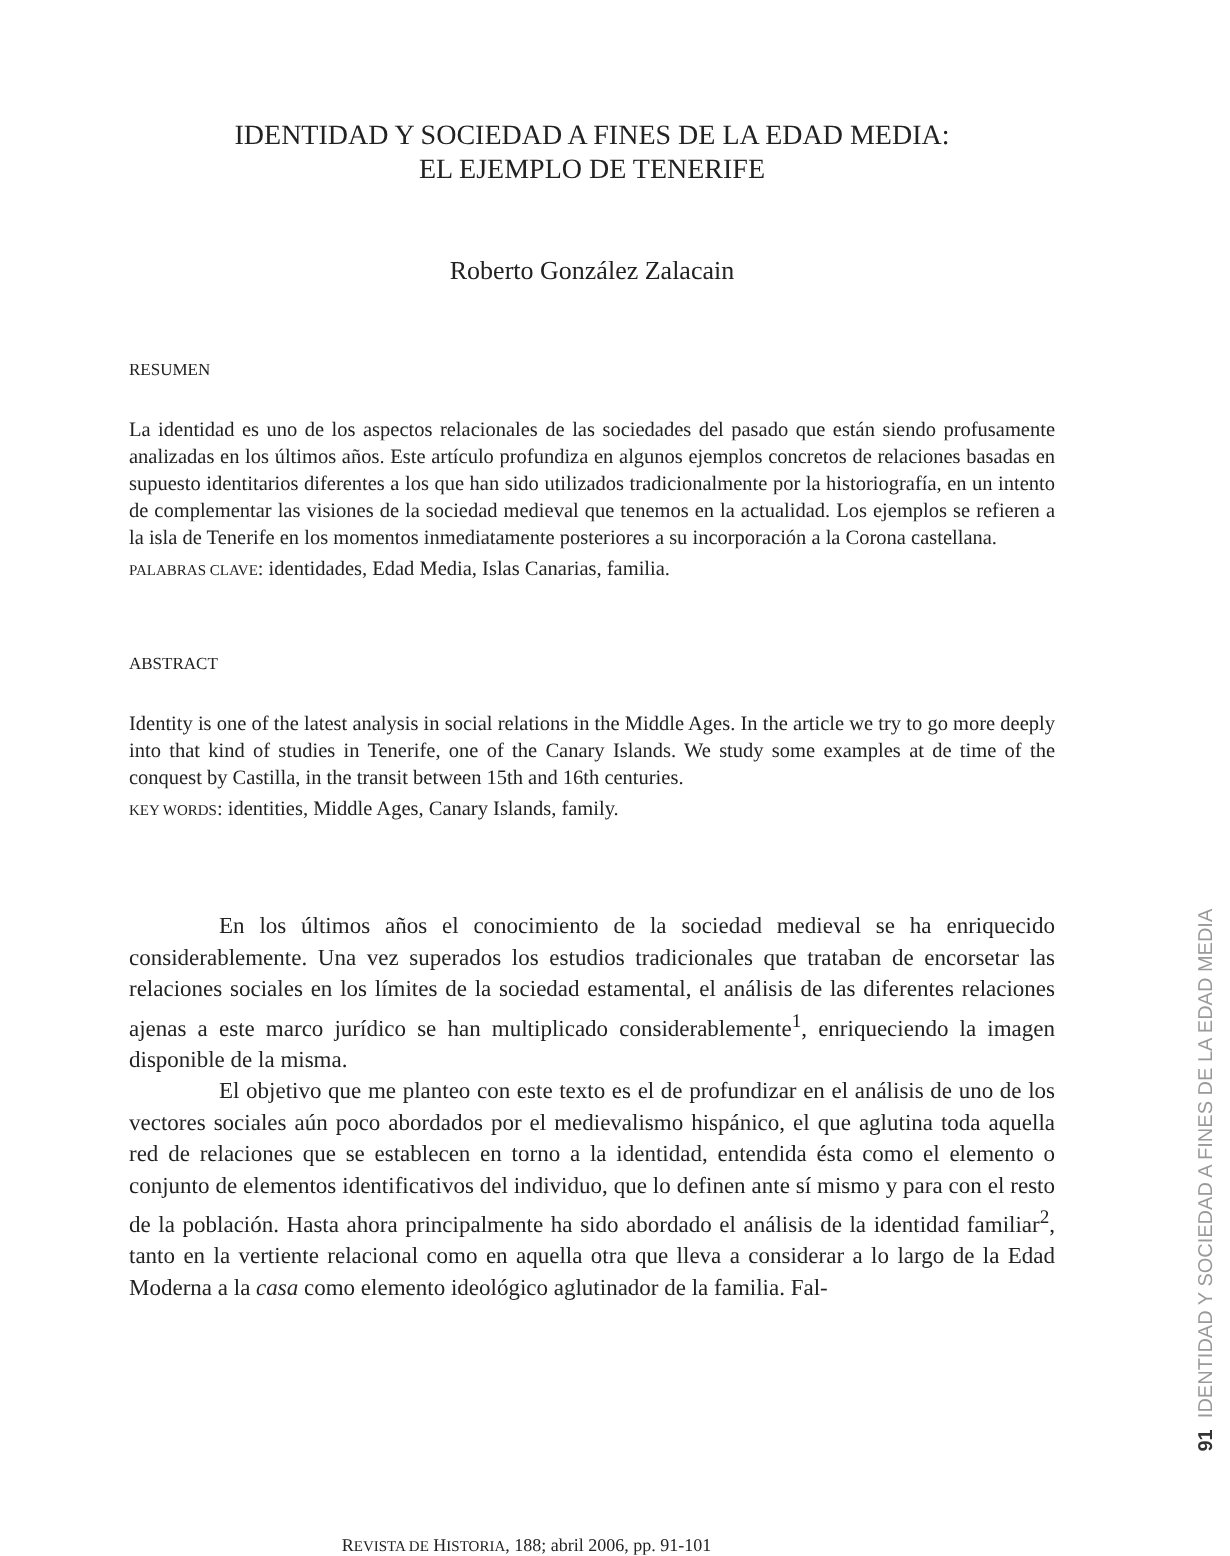IDENTIDAD Y SOCIEDAD A FINES DE LA EDAD MEDIA:
EL EJEMPLO DE TENERIFE
Roberto González Zalacain
RESUMEN
La identidad es uno de los aspectos relacionales de las sociedades del pasado que están siendo profusamente analizadas en los últimos años. Este artículo profundiza en algunos ejemplos concretos de relaciones basadas en supuesto identitarios diferentes a los que han sido utilizados tradicionalmente por la historiografía, en un intento de complementar las visiones de la sociedad medieval que tenemos en la actualidad. Los ejemplos se refieren a la isla de Tenerife en los momentos inmediatamente posteriores a su incorporación a la Corona castellana.
PALABRAS CLAVE: identidades, Edad Media, Islas Canarias, familia.
ABSTRACT
Identity is one of the latest analysis in social relations in the Middle Ages. In the article we try to go more deeply into that kind of studies in Tenerife, one of the Canary Islands. We study some examples at de time of the conquest by Castilla, in the transit between 15th and 16th centuries.
KEY WORDS: identities, Middle Ages, Canary Islands, family.
En los últimos años el conocimiento de la sociedad medieval se ha enriquecido considerablemente. Una vez superados los estudios tradicionales que trataban de encorsetar las relaciones sociales en los límites de la sociedad estamental, el análisis de las diferentes relaciones ajenas a este marco jurídico se han multiplicado considerablemente<sup>1</sup>, enriqueciendo la imagen disponible de la misma.
El objetivo que me planteo con este texto es el de profundizar en el análisis de uno de los vectores sociales aún poco abordados por el medievalismo hispánico, el que aglutina toda aquella red de relaciones que se establecen en torno a la identidad, entendida ésta como el elemento o conjunto de elementos identificativos del individuo, que lo definen ante sí mismo y para con el resto de la población. Hasta ahora principalmente ha sido abordado el análisis de la identidad familiar<sup>2</sup>, tanto en la vertiente relacional como en aquella otra que lleva a considerar a lo largo de la Edad Moderna a la casa como elemento ideológico aglutinador de la familia. Fal-
91 IDENTIDAD Y SOCIEDAD A FINES DE LA EDAD MEDIA
REVISTA DE HISTORIA, 188; abril 2006, pp. 91-101